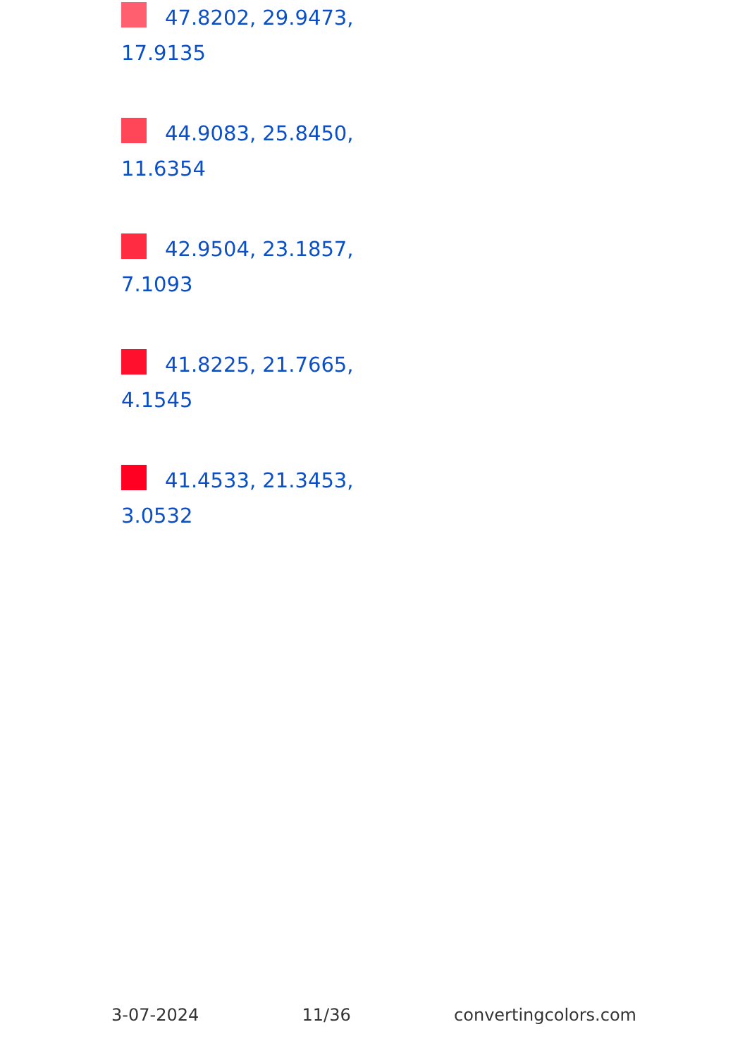47.8202, 29.9473, 17.9135
44.9083, 25.8450, 11.6354
42.9504, 23.1857, 7.1093
41.8225, 21.7665, 4.1545
41.4533, 21.3453, 3.0532
3-07-2024 11/36 convertingcolors.com